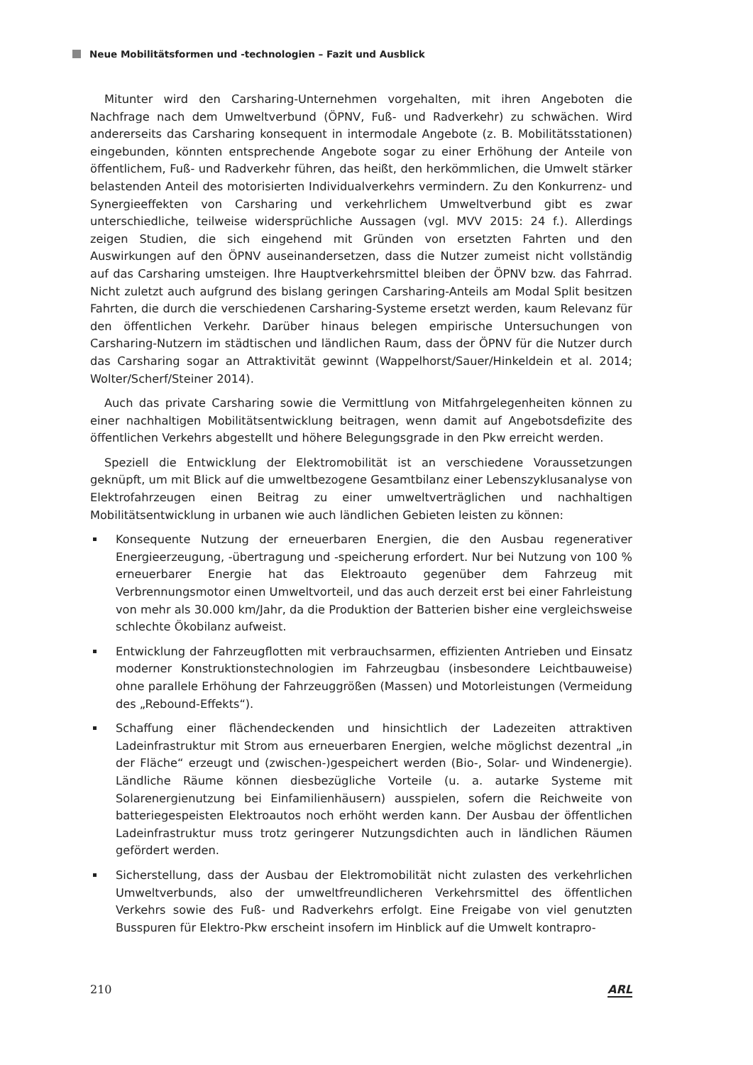Neue Mobilitätsformen und -technologien – Fazit und Ausblick
Mitunter wird den Carsharing-Unternehmen vorgehalten, mit ihren Angeboten die Nachfrage nach dem Umweltverbund (ÖPNV, Fuß- und Radverkehr) zu schwächen. Wird andererseits das Carsharing konsequent in intermodale Angebote (z. B. Mobilitätsstationen) eingebunden, könnten entsprechende Angebote sogar zu einer Erhöhung der Anteile von öffentlichem, Fuß- und Radverkehr führen, das heißt, den herkömmlichen, die Umwelt stärker belastenden Anteil des motorisierten Individualverkehrs vermindern. Zu den Konkurrenz- und Synergieeffekten von Carsharing und verkehrlichem Umweltverbund gibt es zwar unterschiedliche, teilweise widersprüchliche Aussagen (vgl. MVV 2015: 24 f.). Allerdings zeigen Studien, die sich eingehend mit Gründen von ersetzten Fahrten und den Auswirkungen auf den ÖPNV auseinandersetzen, dass die Nutzer zumeist nicht vollständig auf das Carsharing umsteigen. Ihre Hauptverkehrsmittel bleiben der ÖPNV bzw. das Fahrrad. Nicht zuletzt auch aufgrund des bislang geringen Carsharing-Anteils am Modal Split besitzen Fahrten, die durch die verschiedenen Carsharing-Systeme ersetzt werden, kaum Relevanz für den öffentlichen Verkehr. Darüber hinaus belegen empirische Untersuchungen von Carsharing-Nutzern im städtischen und ländlichen Raum, dass der ÖPNV für die Nutzer durch das Carsharing sogar an Attraktivität gewinnt (Wappelhorst/Sauer/Hinkeldein et al. 2014; Wolter/Scherf/Steiner 2014).
Auch das private Carsharing sowie die Vermittlung von Mitfahrgelegenheiten können zu einer nachhaltigen Mobilitätsentwicklung beitragen, wenn damit auf Angebotsdefizite des öffentlichen Verkehrs abgestellt und höhere Belegungsgrade in den Pkw erreicht werden.
Speziell die Entwicklung der Elektromobilität ist an verschiedene Voraussetzungen geknüpft, um mit Blick auf die umweltbezogene Gesamtbilanz einer Lebenszyklusanalyse von Elektrofahrzeugen einen Beitrag zu einer umweltverträglichen und nachhaltigen Mobilitätsentwicklung in urbanen wie auch ländlichen Gebieten leisten zu können:
Konsequente Nutzung der erneuerbaren Energien, die den Ausbau regenerativer Energieerzeugung, -übertragung und -speicherung erfordert. Nur bei Nutzung von 100 % erneuerbarer Energie hat das Elektroauto gegenüber dem Fahrzeug mit Verbrennungsmotor einen Umweltvorteil, und das auch derzeit erst bei einer Fahrleistung von mehr als 30.000 km/Jahr, da die Produktion der Batterien bisher eine vergleichsweise schlechte Ökobilanz aufweist.
Entwicklung der Fahrzeugflotten mit verbrauchsarmen, effizienten Antrieben und Einsatz moderner Konstruktionstechnologien im Fahrzeugbau (insbesondere Leichtbauweise) ohne parallele Erhöhung der Fahrzeuggrößen (Massen) und Motorleistungen (Vermeidung des „Rebound-Effekts“).
Schaffung einer flächendeckenden und hinsichtlich der Ladezeiten attraktiven Ladeinfrastruktur mit Strom aus erneuerbaren Energien, welche möglichst dezentral „in der Fläche“ erzeugt und (zwischen-)gespeichert werden (Bio-, Solar- und Windenergie). Ländliche Räume können diesbezügliche Vorteile (u. a. autarke Systeme mit Solarenergienutzung bei Einfamilienhäusern) ausspielen, sofern die Reichweite von batteriegespeisten Elektroautos noch erhöht werden kann. Der Ausbau der öffentlichen Ladeinfrastruktur muss trotz geringerer Nutzungsdichten auch in ländlichen Räumen gefördert werden.
Sicherstellung, dass der Ausbau der Elektromobilität nicht zulasten des verkehrlichen Umweltverbunds, also der umweltfreundlicheren Verkehrsmittel des öffentlichen Verkehrs sowie des Fuß- und Radverkehrs erfolgt. Eine Freigabe von viel genutzten Busspuren für Elektro-Pkw erscheint insofern im Hinblick auf die Umwelt kontrapro-
210 ARL